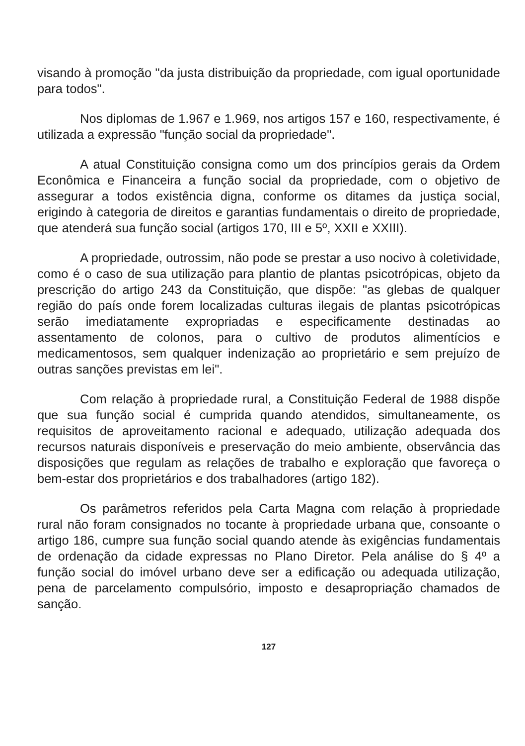visando à promoção "da justa distribuição da propriedade, com igual oportunidade para todos".
Nos diplomas de 1.967 e 1.969, nos artigos 157 e 160, respectivamente, é utilizada a expressão "função social da propriedade".
A atual Constituição consigna como um dos princípios gerais da Ordem Econômica e Financeira a função social da propriedade, com o objetivo de assegurar a todos existência digna, conforme os ditames da justiça social, erigindo à categoria de direitos e garantias fundamentais o direito de propriedade, que atenderá sua função social (artigos 170, III e 5º, XXII e XXIII).
A propriedade, outrossim, não pode se prestar a uso nocivo à coletividade, como é o caso de sua utilização para plantio de plantas psicotrópicas, objeto da prescrição do artigo 243 da Constituição, que dispõe: "as glebas de qualquer região do país onde forem localizadas culturas ilegais de plantas psicotrópicas serão imediatamente expropriadas e especificamente destinadas ao assentamento de colonos, para o cultivo de produtos alimentícios e medicamentosos, sem qualquer indenização ao proprietário e sem prejuízo de outras sanções previstas em lei".
Com relação à propriedade rural, a Constituição Federal de 1988 dispõe que sua função social é cumprida quando atendidos, simultaneamente, os requisitos de aproveitamento racional e adequado, utilização adequada dos recursos naturais disponíveis e preservação do meio ambiente, observância das disposições que regulam as relações de trabalho e exploração que favoreça o bem-estar dos proprietários e dos trabalhadores (artigo 182).
Os parâmetros referidos pela Carta Magna com relação à propriedade rural não foram consignados no tocante à propriedade urbana que, consoante o artigo 186, cumpre sua função social quando atende às exigências fundamentais de ordenação da cidade expressas no Plano Diretor. Pela análise do § 4º a função social do imóvel urbano deve ser a edificação ou adequada utilização, pena de parcelamento compulsório, imposto e desapropriação chamados de sanção.
127